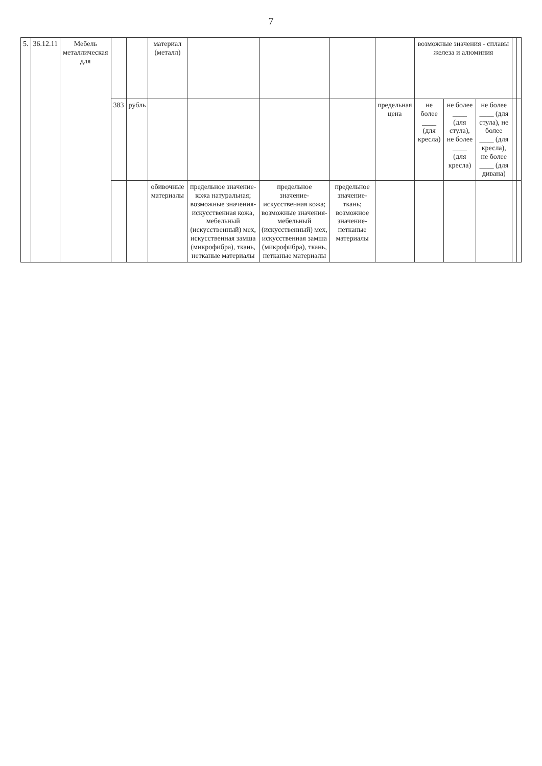7
| 5. | 36.12.11 | Мебель металлическая для | | | материал (металл) | | | | | возможные значения - сплавы железа и алюминия | | | | |
| | | | 383 | рубль | | | | | предельная цена | не более ____ (для кресла) | не более ____ (для стула), не более ____ (для кресла) | не более ____ (для стула), не более ____ (для кресла), не более ____ (для дивана) | | |
| | | | | | обивочные материалы | предельное значение- кожа натуральная; возможные значения- искусственная кожа, мебельный (искусственный) мех, искусственная замша (микрофибра), ткань, нетканые материалы | предельное значение- искусственная кожа; возможные значения- мебельный (искусственный) мех, искусственная замша (микрофибра), ткань, нетканые материалы | предельное значение- ткань; возможное значение- нетканые материалы | | | | | | |